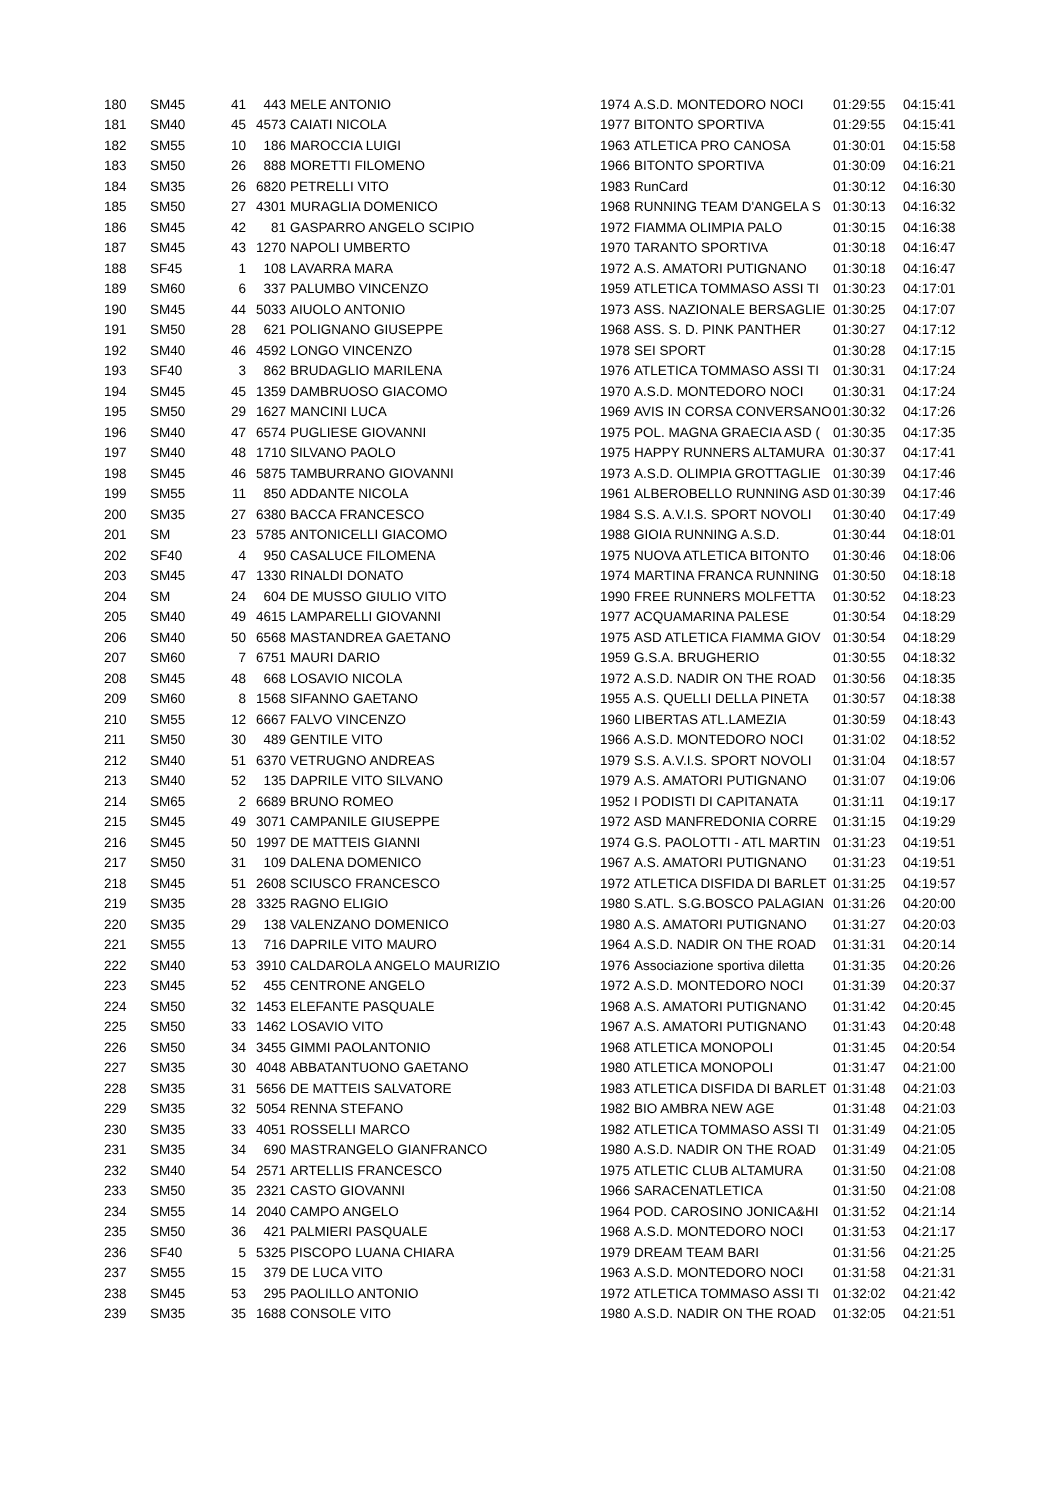| 180 | SM45 | 41 | 443 | MELE ANTONIO | 1974 | A.S.D. MONTEDORO NOCI | 01:29:55 | 04:15:41 |
| 181 | SM40 | 45 | 4573 | CAIATI NICOLA | 1977 | BITONTO SPORTIVA | 01:29:55 | 04:15:41 |
| 182 | SM55 | 10 | 186 | MAROCCIA LUIGI | 1963 | ATLETICA PRO CANOSA | 01:30:01 | 04:15:58 |
| 183 | SM50 | 26 | 888 | MORETTI FILOMENO | 1966 | BITONTO SPORTIVA | 01:30:09 | 04:16:21 |
| 184 | SM35 | 26 | 6820 | PETRELLI VITO | 1983 | RunCard | 01:30:12 | 04:16:30 |
| 185 | SM50 | 27 | 4301 | MURAGLIA DOMENICO | 1968 | RUNNING TEAM D'ANGELA S | 01:30:13 | 04:16:32 |
| 186 | SM45 | 42 | 81 | GASPARRO ANGELO SCIPIO | 1972 | FIAMMA OLIMPIA PALO | 01:30:15 | 04:16:38 |
| 187 | SM45 | 43 | 1270 | NAPOLI UMBERTO | 1970 | TARANTO SPORTIVA | 01:30:18 | 04:16:47 |
| 188 | SF45 | 1 | 108 | LAVARRA MARA | 1972 | A.S. AMATORI PUTIGNANO | 01:30:18 | 04:16:47 |
| 189 | SM60 | 6 | 337 | PALUMBO VINCENZO | 1959 | ATLETICA TOMMASO ASSI TI | 01:30:23 | 04:17:01 |
| 190 | SM45 | 44 | 5033 | AIUOLO ANTONIO | 1973 | ASS. NAZIONALE BERSAGLIE | 01:30:25 | 04:17:07 |
| 191 | SM50 | 28 | 621 | POLIGNANO GIUSEPPE | 1968 | ASS. S. D. PINK PANTHER | 01:30:27 | 04:17:12 |
| 192 | SM40 | 46 | 4592 | LONGO VINCENZO | 1978 | SEI SPORT | 01:30:28 | 04:17:15 |
| 193 | SF40 | 3 | 862 | BRUDAGLIO MARILENA | 1976 | ATLETICA TOMMASO ASSI TI | 01:30:31 | 04:17:24 |
| 194 | SM45 | 45 | 1359 | DAMBRUOSO GIACOMO | 1970 | A.S.D. MONTEDORO NOCI | 01:30:31 | 04:17:24 |
| 195 | SM50 | 29 | 1627 | MANCINI LUCA | 1969 | AVIS IN CORSA CONVERSANO | 01:30:32 | 04:17:26 |
| 196 | SM40 | 47 | 6574 | PUGLIESE GIOVANNI | 1975 | POL. MAGNA GRAECIA ASD ( | 01:30:35 | 04:17:35 |
| 197 | SM40 | 48 | 1710 | SILVANO PAOLO | 1975 | HAPPY RUNNERS ALTAMURA | 01:30:37 | 04:17:41 |
| 198 | SM45 | 46 | 5875 | TAMBURRANO GIOVANNI | 1973 | A.S.D. OLIMPIA GROTTAGLIE | 01:30:39 | 04:17:46 |
| 199 | SM55 | 11 | 850 | ADDANTE NICOLA | 1961 | ALBEROBELLO RUNNING ASD | 01:30:39 | 04:17:46 |
| 200 | SM35 | 27 | 6380 | BACCA FRANCESCO | 1984 | S.S. A.V.I.S. SPORT NOVOLI | 01:30:40 | 04:17:49 |
| 201 | SM | 23 | 5785 | ANTONICELLI GIACOMO | 1988 | GIOIA RUNNING A.S.D. | 01:30:44 | 04:18:01 |
| 202 | SF40 | 4 | 950 | CASALUCE FILOMENA | 1975 | NUOVA ATLETICA BITONTO | 01:30:46 | 04:18:06 |
| 203 | SM45 | 47 | 1330 | RINALDI DONATO | 1974 | MARTINA FRANCA RUNNING | 01:30:50 | 04:18:18 |
| 204 | SM | 24 | 604 | DE MUSSO GIULIO VITO | 1990 | FREE RUNNERS MOLFETTA | 01:30:52 | 04:18:23 |
| 205 | SM40 | 49 | 4615 | LAMPARELLI GIOVANNI | 1977 | ACQUAMARINA PALESE | 01:30:54 | 04:18:29 |
| 206 | SM40 | 50 | 6568 | MASTANDREA GAETANO | 1975 | ASD ATLETICA FIAMMA GIOV | 01:30:54 | 04:18:29 |
| 207 | SM60 | 7 | 6751 | MAURI DARIO | 1959 | G.S.A. BRUGHERIO | 01:30:55 | 04:18:32 |
| 208 | SM45 | 48 | 668 | LOSAVIO NICOLA | 1972 | A.S.D. NADIR ON THE ROAD | 01:30:56 | 04:18:35 |
| 209 | SM60 | 8 | 1568 | SIFANNO GAETANO | 1955 | A.S. QUELLI DELLA PINETA | 01:30:57 | 04:18:38 |
| 210 | SM55 | 12 | 6667 | FALVO VINCENZO | 1960 | LIBERTAS ATL.LAMEZIA | 01:30:59 | 04:18:43 |
| 211 | SM50 | 30 | 489 | GENTILE VITO | 1966 | A.S.D. MONTEDORO NOCI | 01:31:02 | 04:18:52 |
| 212 | SM40 | 51 | 6370 | VETRUGNO ANDREAS | 1979 | S.S. A.V.I.S. SPORT NOVOLI | 01:31:04 | 04:18:57 |
| 213 | SM40 | 52 | 135 | DAPRILE VITO SILVANO | 1979 | A.S. AMATORI PUTIGNANO | 01:31:07 | 04:19:06 |
| 214 | SM65 | 2 | 6689 | BRUNO ROMEO | 1952 | I PODISTI DI CAPITANATA | 01:31:11 | 04:19:17 |
| 215 | SM45 | 49 | 3071 | CAMPANILE GIUSEPPE | 1972 | ASD MANFREDONIA CORRE | 01:31:15 | 04:19:29 |
| 216 | SM45 | 50 | 1997 | DE MATTEIS GIANNI | 1974 | G.S. PAOLOTTI - ATL MARTIN | 01:31:23 | 04:19:51 |
| 217 | SM50 | 31 | 109 | DALENA DOMENICO | 1967 | A.S. AMATORI PUTIGNANO | 01:31:23 | 04:19:51 |
| 218 | SM45 | 51 | 2608 | SCIUSCO FRANCESCO | 1972 | ATLETICA DISFIDA DI BARLET | 01:31:25 | 04:19:57 |
| 219 | SM35 | 28 | 3325 | RAGNO ELIGIO | 1980 | S.ATL. S.G.BOSCO PALAGIAN | 01:31:26 | 04:20:00 |
| 220 | SM35 | 29 | 138 | VALENZANO DOMENICO | 1980 | A.S. AMATORI PUTIGNANO | 01:31:27 | 04:20:03 |
| 221 | SM55 | 13 | 716 | DAPRILE VITO MAURO | 1964 | A.S.D. NADIR ON THE ROAD | 01:31:31 | 04:20:14 |
| 222 | SM40 | 53 | 3910 | CALDAROLA ANGELO MAURIZIO | 1976 | Associazione sportiva diletta | 01:31:35 | 04:20:26 |
| 223 | SM45 | 52 | 455 | CENTRONE ANGELO | 1972 | A.S.D. MONTEDORO NOCI | 01:31:39 | 04:20:37 |
| 224 | SM50 | 32 | 1453 | ELEFANTE PASQUALE | 1968 | A.S. AMATORI PUTIGNANO | 01:31:42 | 04:20:45 |
| 225 | SM50 | 33 | 1462 | LOSAVIO VITO | 1967 | A.S. AMATORI PUTIGNANO | 01:31:43 | 04:20:48 |
| 226 | SM50 | 34 | 3455 | GIMMI PAOLANTONIO | 1968 | ATLETICA MONOPOLI | 01:31:45 | 04:20:54 |
| 227 | SM35 | 30 | 4048 | ABBATANTUONO GAETANO | 1980 | ATLETICA MONOPOLI | 01:31:47 | 04:21:00 |
| 228 | SM35 | 31 | 5656 | DE MATTEIS SALVATORE | 1983 | ATLETICA DISFIDA DI BARLET | 01:31:48 | 04:21:03 |
| 229 | SM35 | 32 | 5054 | RENNA STEFANO | 1982 | BIO AMBRA NEW AGE | 01:31:48 | 04:21:03 |
| 230 | SM35 | 33 | 4051 | ROSSELLI MARCO | 1982 | ATLETICA TOMMASO ASSI TI | 01:31:49 | 04:21:05 |
| 231 | SM35 | 34 | 690 | MASTRANGELO GIANFRANCO | 1980 | A.S.D. NADIR ON THE ROAD | 01:31:49 | 04:21:05 |
| 232 | SM40 | 54 | 2571 | ARTELLIS FRANCESCO | 1975 | ATLETIC CLUB ALTAMURA | 01:31:50 | 04:21:08 |
| 233 | SM50 | 35 | 2321 | CASTO GIOVANNI | 1966 | SARACENATLETICA | 01:31:50 | 04:21:08 |
| 234 | SM55 | 14 | 2040 | CAMPO ANGELO | 1964 | POD. CAROSINO JONICA&HI | 01:31:52 | 04:21:14 |
| 235 | SM50 | 36 | 421 | PALMIERI PASQUALE | 1968 | A.S.D. MONTEDORO NOCI | 01:31:53 | 04:21:17 |
| 236 | SF40 | 5 | 5325 | PISCOPO LUANA CHIARA | 1979 | DREAM TEAM BARI | 01:31:56 | 04:21:25 |
| 237 | SM55 | 15 | 379 | DE LUCA VITO | 1963 | A.S.D. MONTEDORO NOCI | 01:31:58 | 04:21:31 |
| 238 | SM45 | 53 | 295 | PAOLILLO ANTONIO | 1972 | ATLETICA TOMMASO ASSI TI | 01:32:02 | 04:21:42 |
| 239 | SM35 | 35 | 1688 | CONSOLE VITO | 1980 | A.S.D. NADIR ON THE ROAD | 01:32:05 | 04:21:51 |